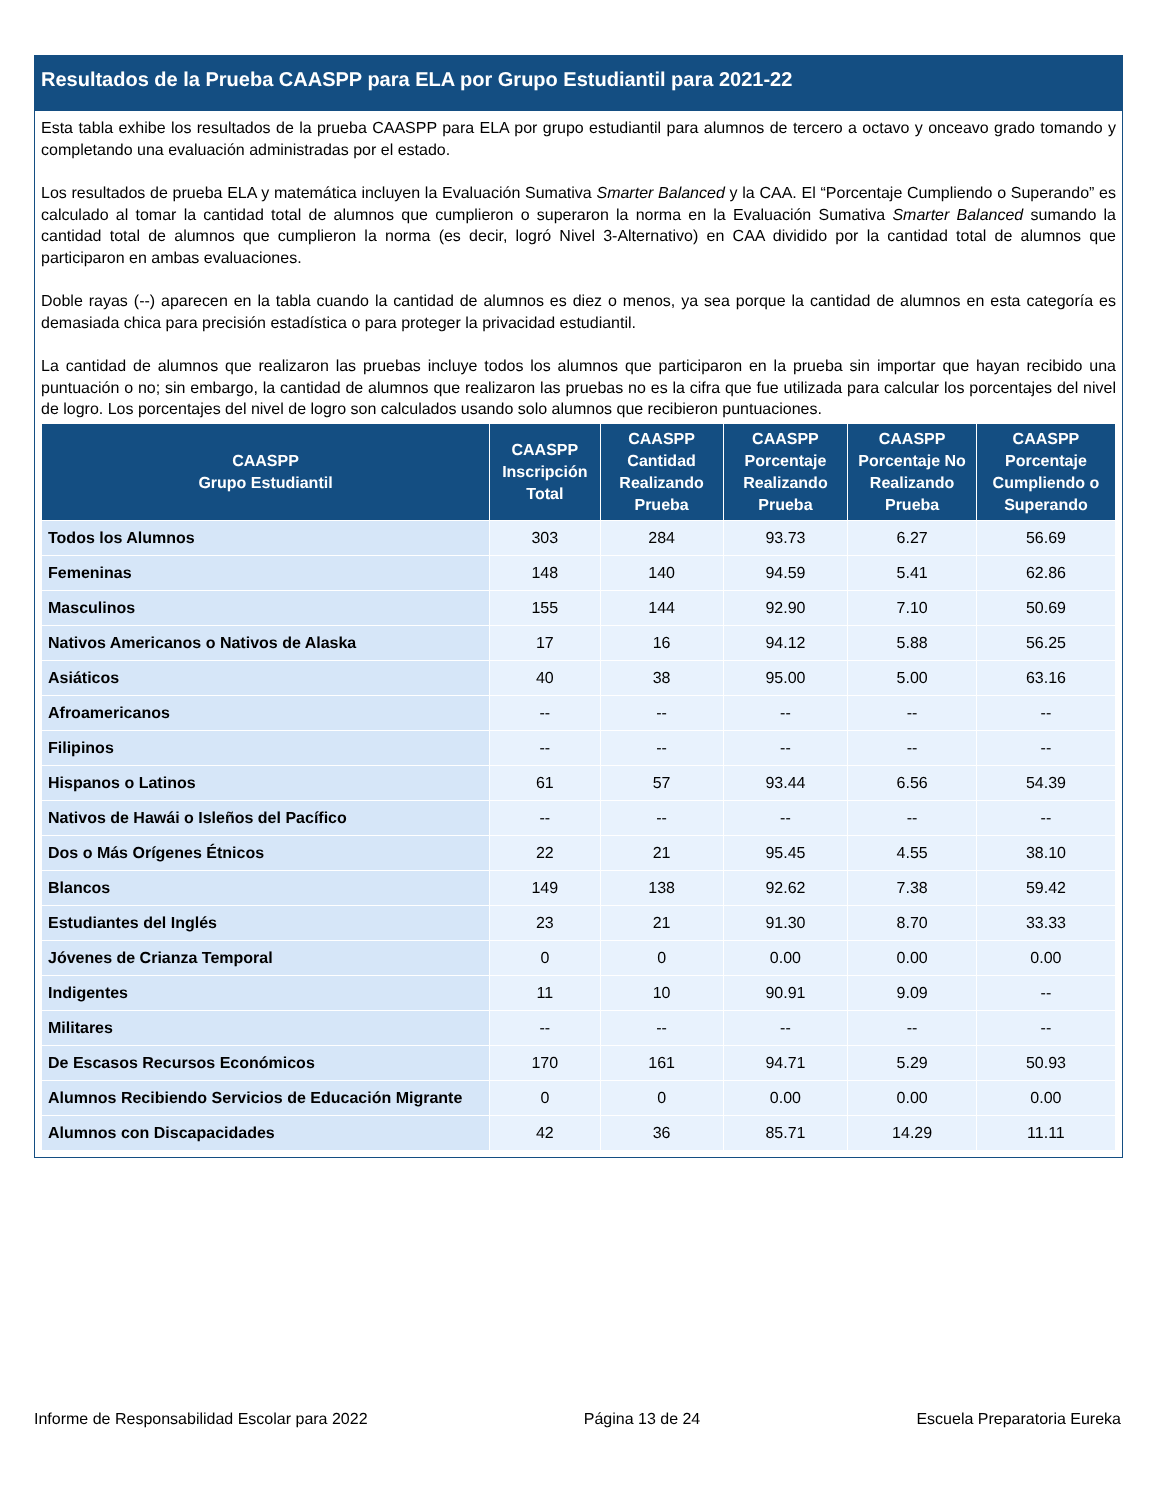Resultados de la Prueba CAASPP para ELA por Grupo Estudiantil para 2021-22
Esta tabla exhibe los resultados de la prueba CAASPP para ELA por grupo estudiantil para alumnos de tercero a octavo y onceavo grado tomando y completando una evaluación administradas por el estado.
Los resultados de prueba ELA y matemática incluyen la Evaluación Sumativa Smarter Balanced y la CAA. El “Porcentaje Cumpliendo o Superando” es calculado al tomar la cantidad total de alumnos que cumplieron o superaron la norma en la Evaluación Sumativa Smarter Balanced sumando la cantidad total de alumnos que cumplieron la norma (es decir, logró Nivel 3-Alternativo) en CAA dividido por la cantidad total de alumnos que participaron en ambas evaluaciones.
Doble rayas (--) aparecen en la tabla cuando la cantidad de alumnos es diez o menos, ya sea porque la cantidad de alumnos en esta categoría es demasiada chica para precisión estadística o para proteger la privacidad estudiantil.
La cantidad de alumnos que realizaron las pruebas incluye todos los alumnos que participaron en la prueba sin importar que hayan recibido una puntuación o no; sin embargo, la cantidad de alumnos que realizaron las pruebas no es la cifra que fue utilizada para calcular los porcentajes del nivel de logro. Los porcentajes del nivel de logro son calculados usando solo alumnos que recibieron puntuaciones.
| CAASPP Grupo Estudiantil | CAASPP Inscripción Total | CAASPP Cantidad Realizando Prueba | CAASPP Porcentaje Realizando Prueba | CAASPP Porcentaje No Realizando Prueba | CAASPP Porcentaje Cumpliendo o Superando |
| --- | --- | --- | --- | --- | --- |
| Todos los Alumnos | 303 | 284 | 93.73 | 6.27 | 56.69 |
| Femeninas | 148 | 140 | 94.59 | 5.41 | 62.86 |
| Masculinos | 155 | 144 | 92.90 | 7.10 | 50.69 |
| Nativos Americanos o Nativos de Alaska | 17 | 16 | 94.12 | 5.88 | 56.25 |
| Asiáticos | 40 | 38 | 95.00 | 5.00 | 63.16 |
| Afroamericanos | -- | -- | -- | -- | -- |
| Filipinos | -- | -- | -- | -- | -- |
| Hispanos o Latinos | 61 | 57 | 93.44 | 6.56 | 54.39 |
| Nativos de Hawái o Isleños del Pacífico | -- | -- | -- | -- | -- |
| Dos o Más Orígenes Étnicos | 22 | 21 | 95.45 | 4.55 | 38.10 |
| Blancos | 149 | 138 | 92.62 | 7.38 | 59.42 |
| Estudiantes del Inglés | 23 | 21 | 91.30 | 8.70 | 33.33 |
| Jóvenes de Crianza Temporal | 0 | 0 | 0.00 | 0.00 | 0.00 |
| Indigentes | 11 | 10 | 90.91 | 9.09 | -- |
| Militares | -- | -- | -- | -- | -- |
| De Escasos Recursos Económicos | 170 | 161 | 94.71 | 5.29 | 50.93 |
| Alumnos Recibiendo Servicios de Educación Migrante | 0 | 0 | 0.00 | 0.00 | 0.00 |
| Alumnos con Discapacidades | 42 | 36 | 85.71 | 14.29 | 11.11 |
Informe de Responsabilidad Escolar para 2022 Página 13 de 24 Escuela Preparatoria Eureka